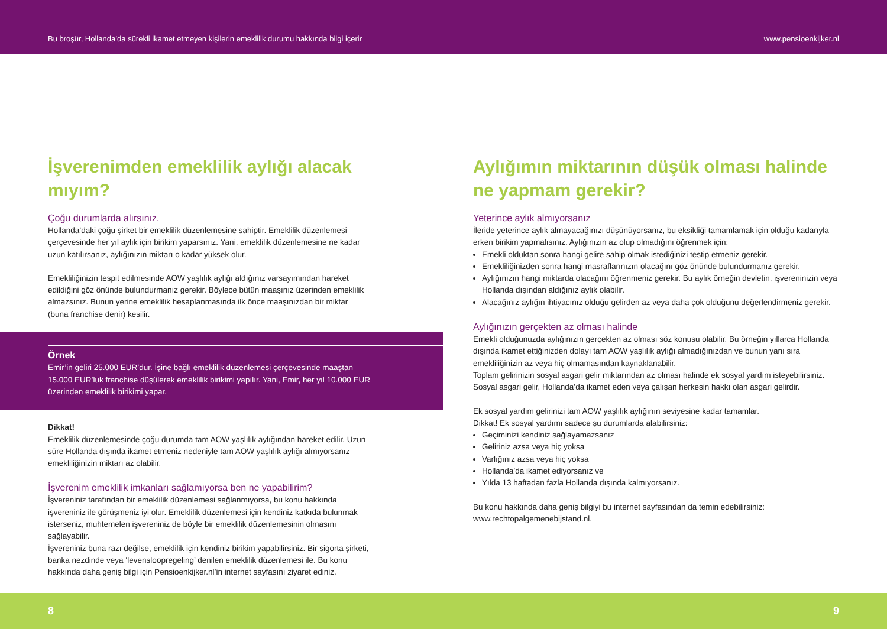Bu broşür, Hollanda’da sürekli ikamet etmeyen kişilerin emeklilik durumu hakkında bilgi içerir www.pensioenkijker.nl
İşverenimden emeklilik aylığı alacak mıyım?
Çoğu durumlarda alırsınız.
Hollanda’daki çoğu şirket bir emeklilik düzenlemesine sahiptir. Emeklilik düzenlemesi çerçevesinde her yıl aylık için birikim yaparsınız. Yani, emeklilik düzenlemesine ne kadar uzun katılırsanız, aylığınızın miktarı o kadar yüksek olur.
Emekliliğinizin tespit edilmesinde AOW yaşlılık aylığı aldığınız varsayımından hareket edildiğini göz önünde bulundurmanız gerekir. Böylece bütün maaşınız üzerinden emeklilik almazsınız. Bunun yerine emeklilik hesaplanmasında ilk önce maaşınızdan bir miktar (buna franchise denir) kesilir.
Örnek
Emir’in geliri 25.000 EUR’dur. İşine bağlı emeklilik düzenlemesi çerçevesinde maaştan 15.000 EUR’luk franchise düşülerek emeklilik birikimi yapılır. Yani, Emir, her yıl 10.000 EUR üzerinden emeklilik birikimi yapar.
Dikkat!
Emeklilik düzenlemesinde çoğu durumda tam AOW yaşlılık aylığından hareket edilir. Uzun süre Hollanda dışında ikamet etmeniz nedeniyle tam AOW yaşlılık aylığı almıyorsanız emekliliğinizin miktarı az olabilir.
İşverenim emeklilik imkanları sağlamıyorsa ben ne yapabilirim?
İşvereniniz tarafından bir emeklilik düzenlemesi sağlanmıyorsa, bu konu hakkında işvereniniz ile görüşmeniz iyi olur. Emeklilik düzenlemesi için kendiniz katkıda bulunmak isterseniz, muhtemelen işvereniniz de böyle bir emeklilik düzenlemesinin olmasını sağlayabilir.
İşvereniniz buna razı değilse, emeklilik için kendiniz birikim yapabilirsiniz. Bir sigorta şirketi, banka nezdinde veya ‘levensloopregeling’ denilen emeklilik düzenlemesi ile. Bu konu hakkında daha geniş bilgi için Pensioenkijker.nl’in internet sayfasını ziyaret ediniz.
Aylığımın miktarının düşük olması halinde ne yapmam gerekir?
Yeterince aylık almıyorsanız
İleride yeterince aylık almayacağınızı düşünüyorsanız, bu eksikliği tamamlamak için olduğu kadarıyla erken birikim yapmalısınız. Aylığınızın az olup olmadığını öğrenmek için:
Emekli olduktan sonra hangi gelire sahip olmak istediğinizi testip etmeniz gerekir.
Emekliliğinizden sonra hangi masraflarınızın olacağını göz önünde bulundurmanız gerekir.
Aylığınızın hangi miktarda olacağını öğrenmeniz gerekir. Bu aylık örneğin devletin, işvereninizin veya Hollanda dışından aldığınız aylık olabilir.
Alacağınız aylığın ihtiyacınız olduğu gelirden az veya daha çok olduğunu değerlendirmeniz gerekir.
Aylığınızın gerçekten az olması halinde
Emekli olduğunuzda aylığınızın gerçekten az olması söz konusu olabilir. Bu örneğin yıllarca Hollanda dışında ikamet ettiğinizden dolayı tam AOW yaşlılık aylığı almadığınızdan ve bunun yanı sıra emekliliğinizin az veya hiç olmamasından kaynaklanabilir.
Toplam gelirinizin sosyal asgari gelir miktarından az olması halinde ek sosyal yardım isteyebilirsiniz. Sosyal asgari gelir, Hollanda’da ikamet eden veya çalışan herkesin hakkı olan asgari gelirdir.
Ek sosyal yardım gelirinizi tam AOW yaşlılık aylığının seviyesine kadar tamamlar.
Dikkat! Ek sosyal yardımı sadece şu durumlarda alabilirsiniz:
Geçiminizi kendiniz sağlayamazsanız
Geliriniz azsa veya hiç yoksa
Varlığınız azsa veya hiç yoksa
Hollanda’da ikamet ediyorsanız ve
Yılda 13 haftadan fazla Hollanda dışında kalmıyorsanız.
Bu konu hakkında daha geniş bilgiyi bu internet sayfasından da temin edebilirsiniz: www.rechtopalgemenebijstand.nl.
8 9